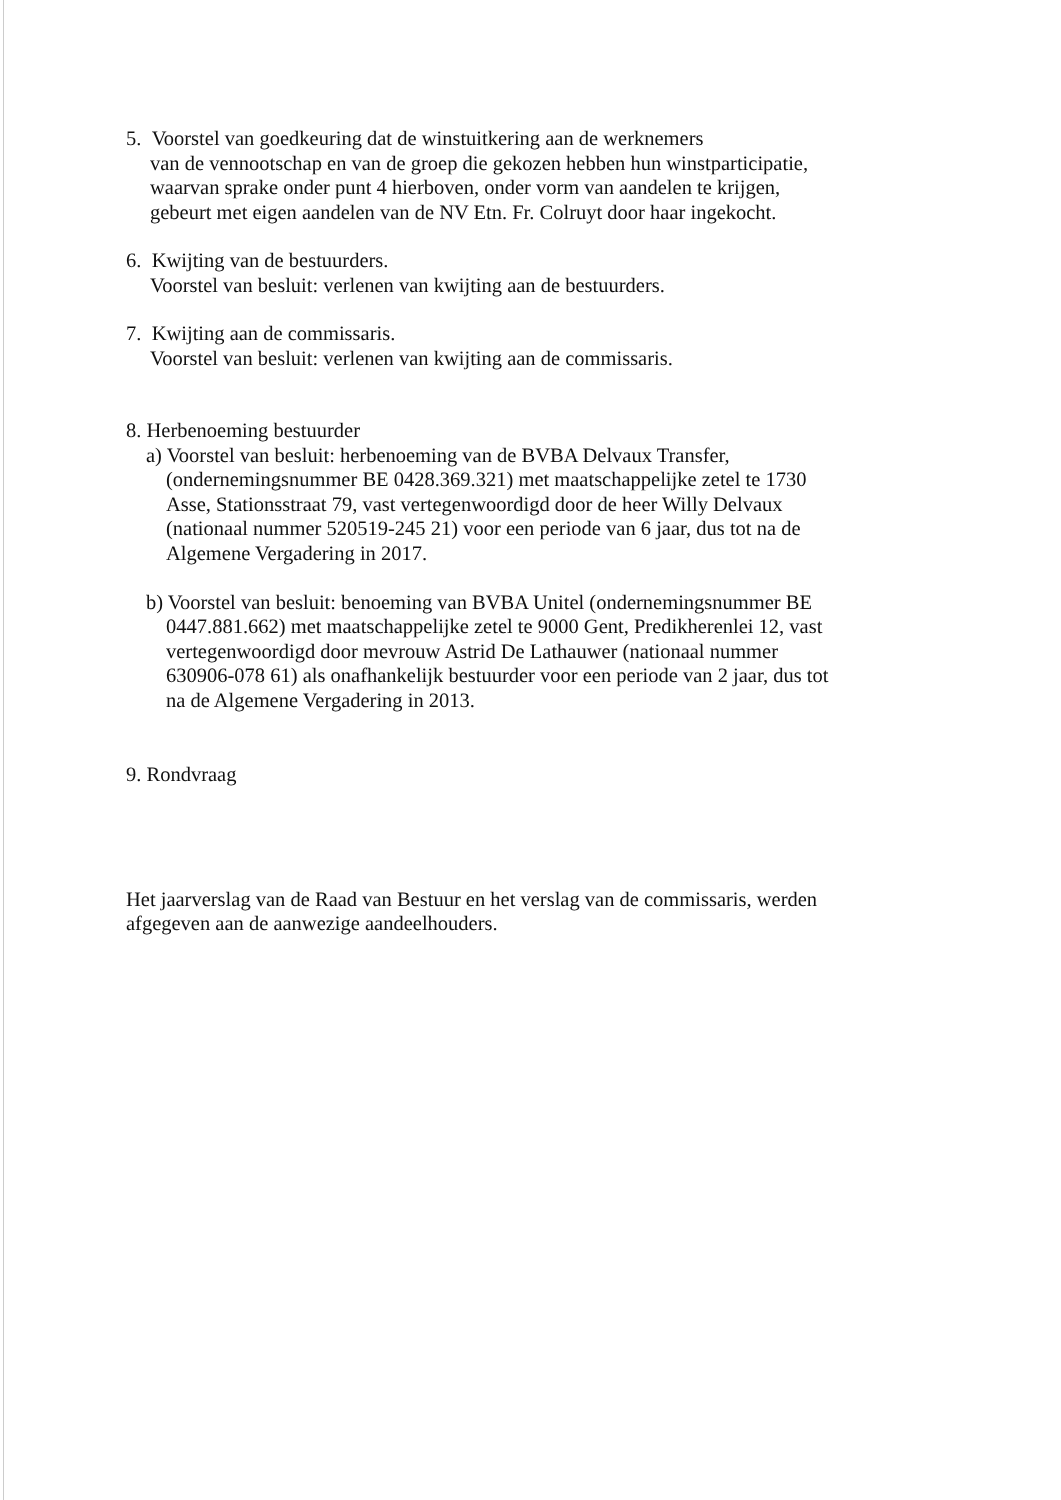5. Voorstel van goedkeuring dat de winstuitkering aan de werknemers
van de vennootschap en van de groep die gekozen hebben hun winstparticipatie, waarvan sprake onder punt 4 hierboven, onder vorm van aandelen te krijgen, gebeurt met eigen aandelen van de NV Etn. Fr. Colruyt door haar ingekocht.
6. Kwijting van de bestuurders.
Voorstel van besluit: verlenen van kwijting aan de bestuurders.
7. Kwijting aan de commissaris.
Voorstel van besluit: verlenen van kwijting aan de commissaris.
8. Herbenoeming bestuurder
a) Voorstel van besluit: herbenoeming van de BVBA Delvaux Transfer, (ondernemingsnummer BE 0428.369.321) met maatschappelijke zetel te 1730 Asse, Stationsstraat 79, vast vertegenwoordigd door de heer Willy Delvaux (nationaal nummer 520519-245 21) voor een periode van 6 jaar, dus tot na de Algemene Vergadering in 2017.
b) Voorstel van besluit: benoeming van BVBA Unitel (ondernemingsnummer BE 0447.881.662) met maatschappelijke zetel te 9000 Gent, Predikherenlei 12, vast vertegenwoordigd door mevrouw Astrid De Lathauwer (nationaal nummer 630906-078 61) als onafhankelijk bestuurder voor een periode van 2 jaar, dus tot na de Algemene Vergadering in 2013.
9. Rondvraag
Het jaarverslag van de Raad van Bestuur en het verslag van de commissaris, werden afgegeven aan de aanwezige aandeelhouders.